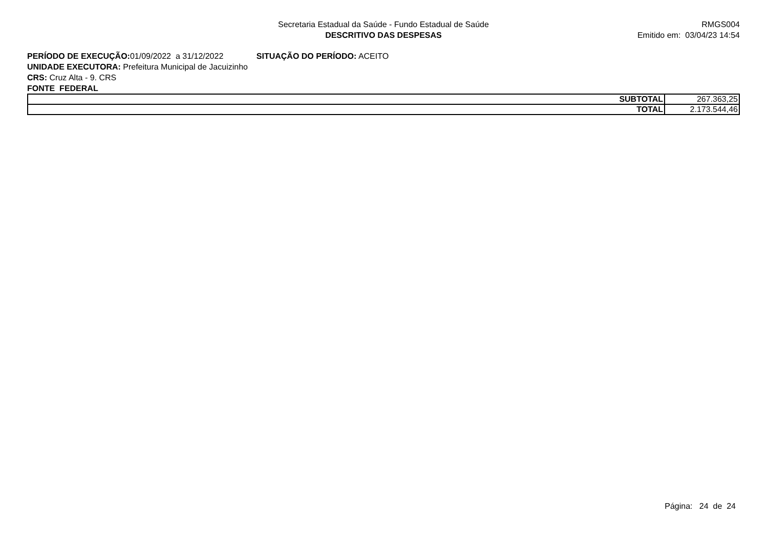Secretaria Estadual da Saúde - Fundo Estadual de Saúde
DESCRITIVO DAS DESPESAS
RMGS004
Emitido em: 03/04/23 14:54
PERÍODO DE EXECUÇÃO: 01/09/2022 a 31/12/2022 SITUAÇÃO DO PERÍODO: ACEITO
UNIDADE EXECUTORA: Prefeitura Municipal de Jacuizinho
CRS: Cruz Alta - 9. CRS
FONTE FEDERAL
| SUBTOTAL | 267.363,25 |
| TOTAL | 2.173.544,46 |
Página: 24 de 24